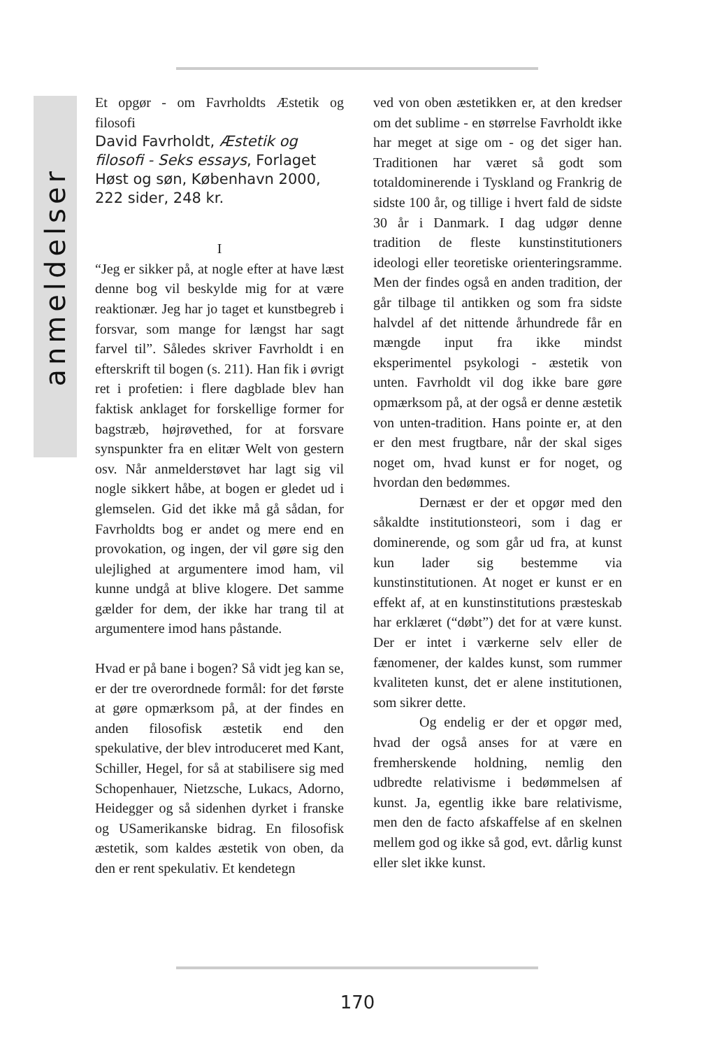anmeldelser
Et opgør - om Favrholdts Æstetik og filosofi
David Favrholdt, Æstetik og filosofi - Seks essays, Forlaget Høst og søn, København 2000, 222 sider, 248 kr.
I
“Jeg er sikker på, at nogle efter at have læst denne bog vil beskylde mig for at være reaktionær. Jeg har jo taget et kunstbegreb i forsvar, som mange for længst har sagt farvel til”. Således skriver Favrholdt i en efterskrift til bogen (s. 211). Han fik i øvrigt ret i profetien: i flere dagblade blev han faktisk anklaget for forskellige former for bagstræb, højrøvethed, for at forsvare synspunkter fra en elitær Welt von gestern osv. Når anmelderstøvet har lagt sig vil nogle sikkert håbe, at bogen er gledet ud i glemselen. Gid det ikke må gå sådan, for Favrholdts bog er andet og mere end en provokation, og ingen, der vil gøre sig den ulejlighed at argumentere imod ham, vil kunne undgå at blive klogere. Det samme gælder for dem, der ikke har trang til at argumentere imod hans påstande.
Hvad er på bane i bogen? Så vidt jeg kan se, er der tre overordnede formål: for det første at gøre opmærksom på, at der findes en anden filosofisk æstetik end den spekulative, der blev introduceret med Kant, Schiller, Hegel, for så at stabilisere sig med Schopenhauer, Nietzsche, Lukacs, Adorno, Heidegger og så sidenhen dyrket i franske og USamerikanske bidrag. En filosofisk æstetik, som kaldes æstetik von oben, da den er rent spekulativ. Et kendetegn
ved von oben æstetikken er, at den kredser om det sublime - en størrelse Favrholdt ikke har meget at sige om - og det siger han. Traditionen har været så godt som totaldominerende i Tyskland og Frankrig de sidste 100 år, og tillige i hvert fald de sidste 30 år i Danmark. I dag udgør denne tradition de fleste kunstinstitutioners ideologi eller teoretiske orienteringsramme. Men der findes også en anden tradition, der går tilbage til antikken og som fra sidste halvdel af det nittende århundrede får en mængde input fra ikke mindst eksperimentel psykologi - æstetik von unten. Favrholdt vil dog ikke bare gøre opmærksom på, at der også er denne æstetik von unten-tradition. Hans pointe er, at den er den mest frugtbare, når der skal siges noget om, hvad kunst er for noget, og hvordan den bedømmes.
Dernæst er der et opgør med den såkaldte institutionsteori, som i dag er dominerende, og som går ud fra, at kunst kun lader sig bestemme via kunstinstitutionen. At noget er kunst er en effekt af, at en kunstinstitutions præsteskab har erklæret (“døbt”) det for at være kunst. Der er intet i værkerne selv eller de fænomener, der kaldes kunst, som rummer kvaliteten kunst, det er alene institutionen, som sikrer dette.
Og endelig er der et opgør med, hvad der også anses for at være en fremherskende holdning, nemlig den udbredte relativisme i bedømmelsen af kunst. Ja, egentlig ikke bare relativisme, men den de facto afskaffelse af en skelnen mellem god og ikke så god, evt. dårlig kunst eller slet ikke kunst.
170